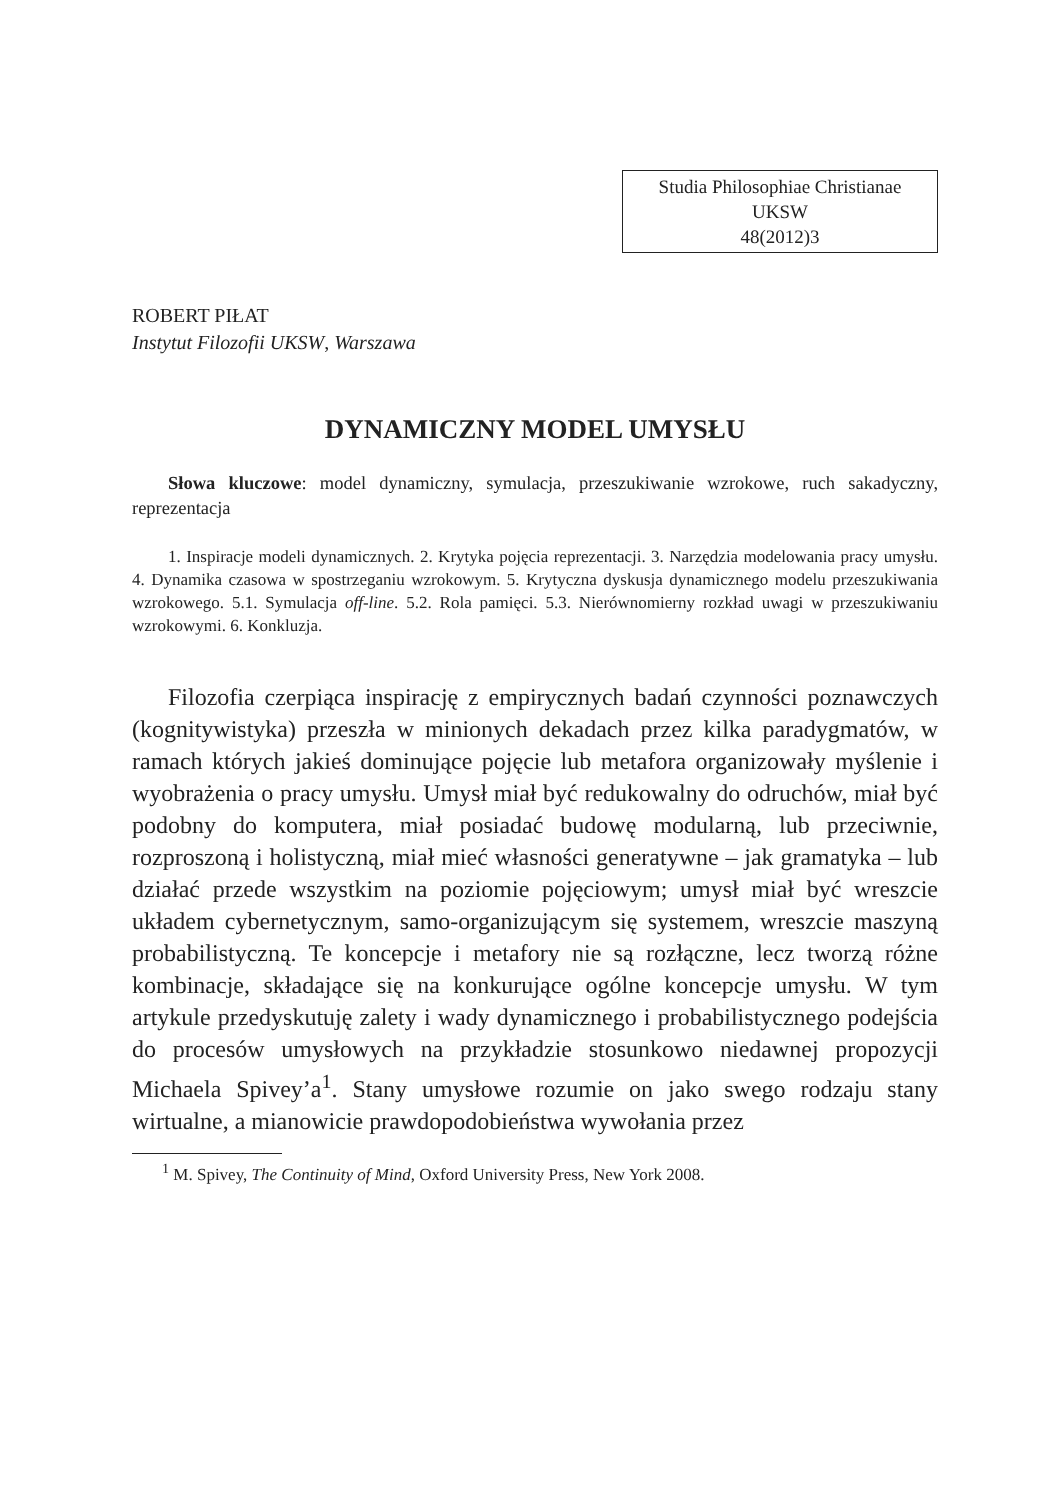Studia Philosophiae Christianae
UKSW
48(2012)3
ROBERT PIŁAT
Instytut Filozofii UKSW, Warszawa
DYNAMICZNY MODEL UMYSŁU
Słowa kluczowe: model dynamiczny, symulacja, przeszukiwanie wzrokowe, ruch sakadyczny, reprezentacja
1. Inspiracje modeli dynamicznych. 2. Krytyka pojęcia reprezentacji. 3. Narzędzia modelowania pracy umysłu. 4. Dynamika czasowa w spostrzeganiu wzrokowym. 5. Krytyczna dyskusja dynamicznego modelu przeszukiwania wzrokowego. 5.1. Symulacja off-line. 5.2. Rola pamięci. 5.3. Nierównomierny rozkład uwagi w przeszukiwaniu wzrokowymi. 6. Konkluzja.
Filozofia czerpiąca inspirację z empirycznych badań czynności poznawczych (kognitywistyka) przeszła w minionych dekadach przez kilka paradygmatów, w ramach których jakieś dominujące pojęcie lub metafora organizowały myślenie i wyobrażenia o pracy umysłu. Umysł miał być redukowalny do odruchów, miał być podobny do komputera, miał posiadać budowę modularną, lub przeciwnie, rozproszoną i holistyczną, miał mieć własności generatywne – jak gramatyka – lub działać przede wszystkim na poziomie pojęciowym; umysł miał być wreszcie układem cybernetycznym, samo-organizującym się systemem, wreszcie maszyną probabilistyczną. Te koncepcje i metafory nie są rozłączne, lecz tworzą różne kombinacje, składające się na konkurujące ogólne koncepcje umysłu. W tym artykule przedyskutuję zalety i wady dynamicznego i probabilistycznego podejścia do procesów umysłowych na przykładzie stosunkowo niedawnej propozycji Michaela Spivey’a<sup>1</sup>. Stany umysłowe rozumie on jako swego rodzaju stany wirtualne, a mianowicie prawdopodobieństwa wywołania przez
<sup>1</sup> M. Spivey, The Continuity of Mind, Oxford University Press, New York 2008.